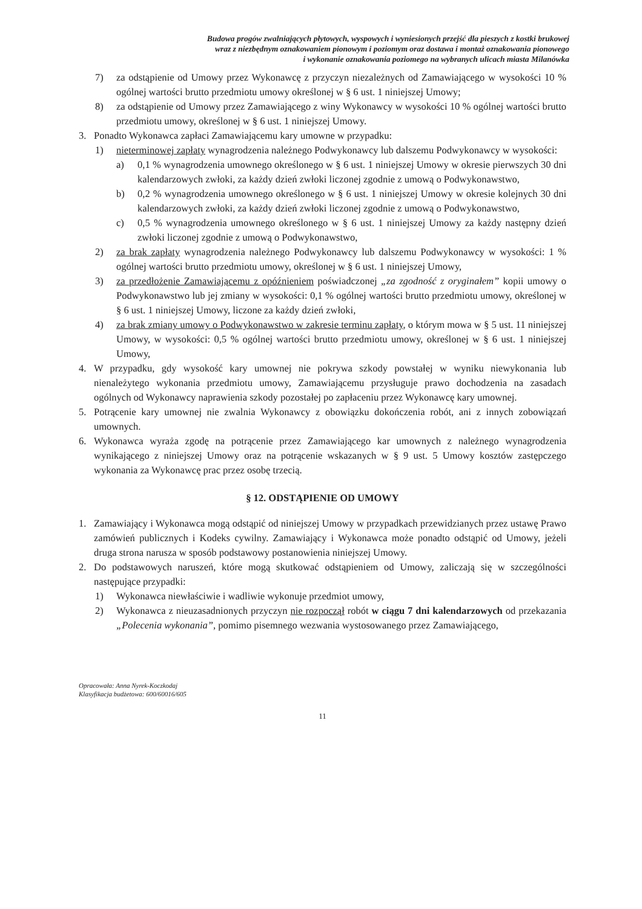Budowa progów zwalniających płytowych, wyspowych i wyniesionych przejść dla pieszych z kostki brukowej
wraz z niezbędnym oznakowaniem pionowym i poziomym oraz dostawa i montaż oznakowania pionowego
i wykonanie oznakowania poziomego na wybranych ulicach miasta Milanówka
7) za odstąpienie od Umowy przez Wykonawcę z przyczyn niezależnych od Zamawiającego w wysokości 10 % ogólnej wartości brutto przedmiotu umowy określonej w § 6 ust. 1 niniejszej Umowy;
8) za odstąpienie od Umowy przez Zamawiającego z winy Wykonawcy w wysokości 10 % ogólnej wartości brutto przedmiotu umowy, określonej w § 6 ust. 1 niniejszej Umowy.
3. Ponadto Wykonawca zapłaci Zamawiającemu kary umowne w przypadku:
1) nieterminowej zapłaty wynagrodzenia należnego Podwykonawcy lub dalszemu Podwykonawcy w wysokości:
a) 0,1 % wynagrodzenia umownego określonego w § 6 ust. 1 niniejszej Umowy w okresie pierwszych 30 dni kalendarzowych zwłoki, za każdy dzień zwłoki liczonej zgodnie z umową o Podwykonawstwo,
b) 0,2 % wynagrodzenia umownego określonego w § 6 ust. 1 niniejszej Umowy w okresie kolejnych 30 dni kalendarzowych zwłoki, za każdy dzień zwłoki liczonej zgodnie z umową o Podwykonawstwo,
c) 0,5 % wynagrodzenia umownego określonego w § 6 ust. 1 niniejszej Umowy za każdy następny dzień zwłoki liczonej zgodnie z umową o Podwykonawstwo,
2) za brak zapłaty wynagrodzenia należnego Podwykonawcy lub dalszemu Podwykonawcy w wysokości: 1 % ogólnej wartości brutto przedmiotu umowy, określonej w § 6 ust. 1 niniejszej Umowy,
3) za przedłożenie Zamawiającemu z opóźnieniem poświadczonej „za zgodność z oryginałem” kopii umowy o Podwykonawstwo lub jej zmiany w wysokości: 0,1 % ogólnej wartości brutto przedmiotu umowy, określonej w § 6 ust. 1 niniejszej Umowy, liczone za każdy dzień zwłoki,
4) za brak zmiany umowy o Podwykonawstwo w zakresie terminu zapłaty, o którym mowa w § 5 ust. 11 niniejszej Umowy, w wysokości: 0,5 % ogólnej wartości brutto przedmiotu umowy, określonej w § 6 ust. 1 niniejszej Umowy,
4. W przypadku, gdy wysokość kary umownej nie pokrywa szkody powstałej w wyniku niewykonania lub nienależytego wykonania przedmiotu umowy, Zamawiającemu przysługuje prawo dochodzenia na zasadach ogólnych od Wykonawcy naprawienia szkody pozostałej po zapłaceniu przez Wykonawcę kary umownej.
5. Potrącenie kary umownej nie zwalnia Wykonawcy z obowiązku dokończenia robót, ani z innych zobowiązań umownych.
6. Wykonawca wyraża zgodę na potrącenie przez Zamawiającego kar umownych z należnego wynagrodzenia wynikającego z niniejszej Umowy oraz na potrącenie wskazanych w § 9 ust. 5 Umowy kosztów zastępczego wykonania za Wykonawcę prac przez osobę trzecią.
§ 12. ODSTĄPIENIE OD UMOWY
1. Zamawiający i Wykonawca mogą odstąpić od niniejszej Umowy w przypadkach przewidzianych przez ustawę Prawo zamówień publicznych i Kodeks cywilny. Zamawiający i Wykonawca może ponadto odstąpić od Umowy, jeżeli druga strona narusza w sposób podstawowy postanowienia niniejszej Umowy.
2. Do podstawowych naruszeń, które mogą skutkować odstąpieniem od Umowy, zaliczają się w szczególności następujące przypadki:
1) Wykonawca niewłaściwie i wadliwie wykonuje przedmiot umowy,
2) Wykonawca z nieuzasadnionych przyczyn nie rozpoczął robót w ciągu 7 dni kalendarzowych od przekazania „Polecenia wykonania”, pomimo pisemnego wezwania wystosowanego przez Zamawiającego,
Opracowała: Anna Nyrek-Koczkodaj
Klasyfikacja budżetowa: 600/60016/605
11